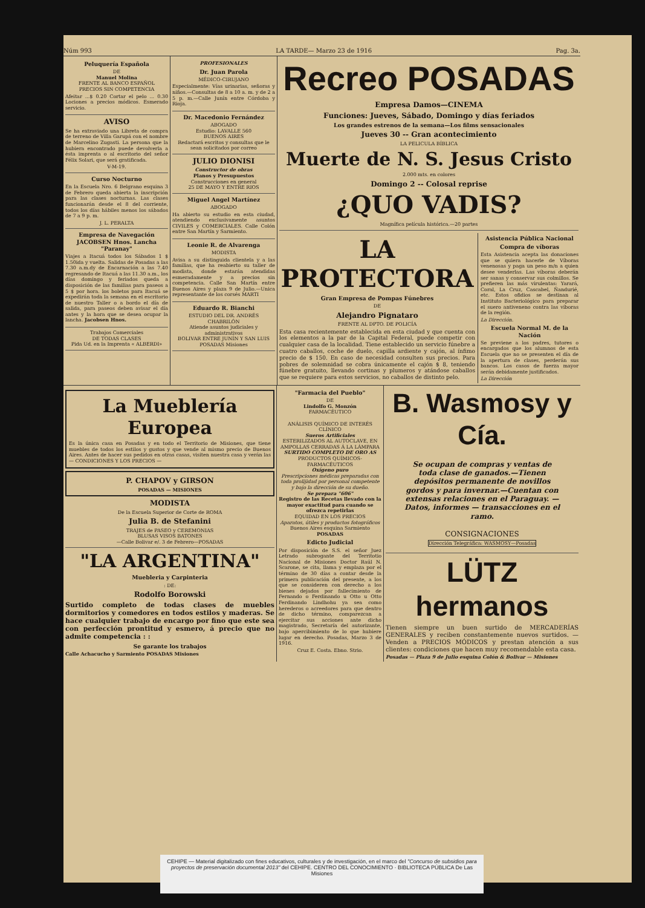Núm 993 LA TARDE— Marzo 23 de 1916 Pag. 3a.
Peluquería Española
DE
Manuel Molina
FRENTE AL BANCO ESPAÑOL
PRECIOS SIN COMPETENCIA
Afeitar ...$ 0.20 Cortar el pelo ... 0.30 Lociones a precios módicos. Esmerado servicio.
AVISO
Se ha extraviado una Libreta de compra de terreno de Villa Garupá con el nombre de Marcelino Zugasti. La persona que la hubiera encontrado puede devolverla a ésta imprenta o al escritorio del señor Félix Solari, que será gratificada.
V-M-19.
Curso Nocturno
En la Escuela Nro. 6 Belgrano esquina 3 de Febrero queda abierta la inscripción para las clases nocturnas. Las clases funcionarán desde el 8 del corriente, todos los días hábiles menos los sábados de 7 a 9 p. m.
J. L. PERALTA
Empresa de Navegación JACOBSEN Hnos. Lancha "Paranay"
Viajes a Itacuá todos los Sábados 1 $ 1.50ida y vuelta. Salidas de Posadas a las 7.30 a.m.dy de Encarnación a las 7.40 regresando de Itacuá a las 11.30 a.m., los días domingo y feriados queda a disposición de las familias para paseos a 5 $ por hora. los boletos para Itacuá se expedirán toda la semana en el escritorio de nuestro Taller o a bordo el día de salida, para paseos deben avisar el día antes y la hora que se desea ocupar la lancha. Jacobsen Hnos.
Trabajos Comerciales
DE TODAS CLASES
Pida Ud. en la Imprenta « ALBERDI»
PROFESIONALES
Dr. Juan Parola
MÉDICO-CIRUJANO
Especialmente: Vías urinarias, señoras y niños.—Consultas de 8 a 10 a. m. y de 2 a 5 p. m.—Calle Junín entre Córdoba y Rioja.
Dr. Macedonio Fernández
ABOGADO
Estudio: LAVALLE 560
BUENOS AIRES
Redactará escritos y consultas que le sean solicitados por correo
JULIO DIONISI
Constructor de obras
Planos y Presupuestos
Construcciones en general
25 DE MAYO Y ENTRE RIOS
Miguel Angel Martínez
ABOGADO
Ha abierto su estudio en esta ciudad, atendiendo exclusivamente asuntos CIVILES y COMERCIALES. Calle Colón entre San Martín y Sarmiento.
Leonie R. de Alvarenga
MODISTA
Avisa a su distinguida clientela y a las familias, que ha reabierto su taller de modista, donde estarán atendidas esmeradamente y a precios sin competencia. Calle San Martín entre Buenos Aires y plaza 9 de Julio.—Unica representante de los corsés MARTI
Eduardo R. Bianchi
ESTUDIO DEL DR. ANDRÉS CHABRILÓN
Atiende asuntos judiciales y administrativos
BOLIVAR ENTRE JUNÍN Y SAN LUIS
POSADAS Misiones
Recreo POSADAS
Empresa Damos—CINEMA
Funciones: Jueves, Sábado, Domingo y días feriados
Los grandes estrenos de la semana—Los films sensacionales
Jueves 30 -- Gran acontecimiento
LA PELICULA BÍBLICA
Muerte de N. S. Jesus Cristo
2.000 mts. en colores
Domingo 2 -- Colosal reprise
¿QUO VADIS?
Magnífica película histórica.—20 partes
LA PROTECTORA
Gran Empresa de Pompas Fúnebres
DE
Alejandro Pignataro
FRENTE AL DPTO. DE POLICÍA
Esta casa recientemente establecida en esta ciudad y que cuenta con los elementos a la par de la Capital Federal, puede competir con cualquier casa de la localidad. Tiene establecido un servicio fúnebre a cuatro caballos, coche de duelo, capilla ardiente y cajón, al ínfimo precio de $ 150. En caso de necesidad consulten sus precios. Para pobres de solemnidad se cobra únicamente el cajón $ 8, teniendo fúnebre gratuito, llevando cortinas y plumeros y atándose caballos que se requiere para estos servicios, no caballos de distinto pelo.
Asistencia Pública Nacional
Compra de víboras
Esta Asistencia acepta las donaciones que se quiera hacerle de Víboras venenosas y paga un peso m/n a quien desee venderlas. Las víboras deberán ser sanas y conservar sus colmillos. Se prefieren las más virulentas: Yarará, Coral, La Cruz, Cascabel, Ñandurié, etc. Estos ofidios se destinan al Instituto Bacteriológico para preparar el suero antiveneno contra las víboras de la región.
La Dirección.
Escuela Normal M. de la Nación
Se previene a los padres, tutores o encargados que los alumnos de esta Escuela que no se presenten el día de la apertura de clases, perderán sus bancos. Los casos de fuerza mayor serán debidamente justificados.
La Dirección
La Mueblería Europea
Es la única casa en Posadas y en todo el Territorio de Misiones, que tiene muebles de todos los estilos y gustos y que vende al mismo precio de Buenos Aires. Antes de hacer sus pedidos en otras casas, visiten nuestra casa y verán las — CONDICIONES Y LOS PRECIOS —
P. CHAPOV y GIRSON
POSADAS — MISIONES
MODISTA
De la Escuela Superior de Corte de ROMA
Julia B. de Stefanini
TRAJES de PASEO y CEREMONIAS
BLUSAS VISOS BATONES
—Calle Bolivar e/. 3 de Febrero—POSADAS
"LA ARGENTINA"
Muebleria y Carpinteria
: DE:
Rodolfo Borowski
Surtido completo de todas clases de muebles dormitorios y comedores en todos estilos y maderas. Se hace cualquier trabajo de encargo por fino que este sea con perfección prontitud y esmero, á precio que no admite competencia : :
Se garante los trabajos
Calle Achacucho y Sarmiento POSADAS Misiones
"Farmacia del Pueblo"
DE
Lindolfo G. Monzón
FARMACÉUTICO
ANÁLISIS QUÍMICO DE INTERÉS CLÍNICO
Sueros Artificiales
ESTERILIZADOS AL AUTOCLAVE, EN AMPOLLAS CERRADAS Á LA LÁMPARA
SURTIDO COMPLETO DE ORO AS
PRODUCTOS QUÍMICOS-FARMACÉUTICOS
Oxígeno puro
Prescripciones médicas preparadas con toda prolijidad por personal competente y bajo la dirección de su dueño.
Se prepara "606"
Registro de las Recetas llevado con la mayor exactitud para cuando se ofrezca repetirlas
EQUIDAD EN LOS PRECIOS
Aparatos, útiles y productos fotográficos
Buenos Aires esquina Sarmiento
POSADAS
Edicto Judicial
Por disposición de S.S. el señor Juez Letrado subrogante del Territotio Nacional de Misiones Doctor Raúl N. Scarone, se cita, llama y emplaza por el término de 30 días a contar desde la primera publicación del presente, a los que se consideren con derecho a los bienes dejados por fallecimiento de Fernando o Ferdinando u Otto u Otto Ferdinando Lindhohu ya sea como herederos o acreedores para que dentro de dicho término, comparezcan a ejercitar sus acciones ante dicho magistrado, Secretaría del autorizante, bajo apercibimiento de lo que hubiere lugar en derecho. Posadas, Marzo 3 de 1916.
Cruz E. Costa. Ebno. Strio.
B. Wasmosy y Cía.
Se ocupan de compras y ventas de toda clase de ganados.—Tienen depósitos permanente de novillos gordos y para invernar.—Cuentan con extensas relaciones en el Paraguay. — Datos, informes — transacciones en el ramo.
CONSIGNACIONES
Dirección Telegráfica: WASMOSY—Posadas
LÜTZ hermanos
Tienen siempre un buen surtido de MERCADERÍAS GENERALES y reciben constantemente nuevos surtidos. — Venden a PRECIOS MÓDICOS y prestan atención a sus clientes: condiciones que hacen muy recomendable esta casa.
Posadas — Plaza 9 de Julio esquina Colón & Bolivar — Misiones
CEHIPE — Material digitalizado con fines educativos, culturales y de investigación, en el marco del "Concurso de subsidios para proyectos de preservación documental 2013" del CEHIPE. CENTRO DEL CONOCIMIENTO · BIBLIOTECA PÚBLICA De Las Misiones